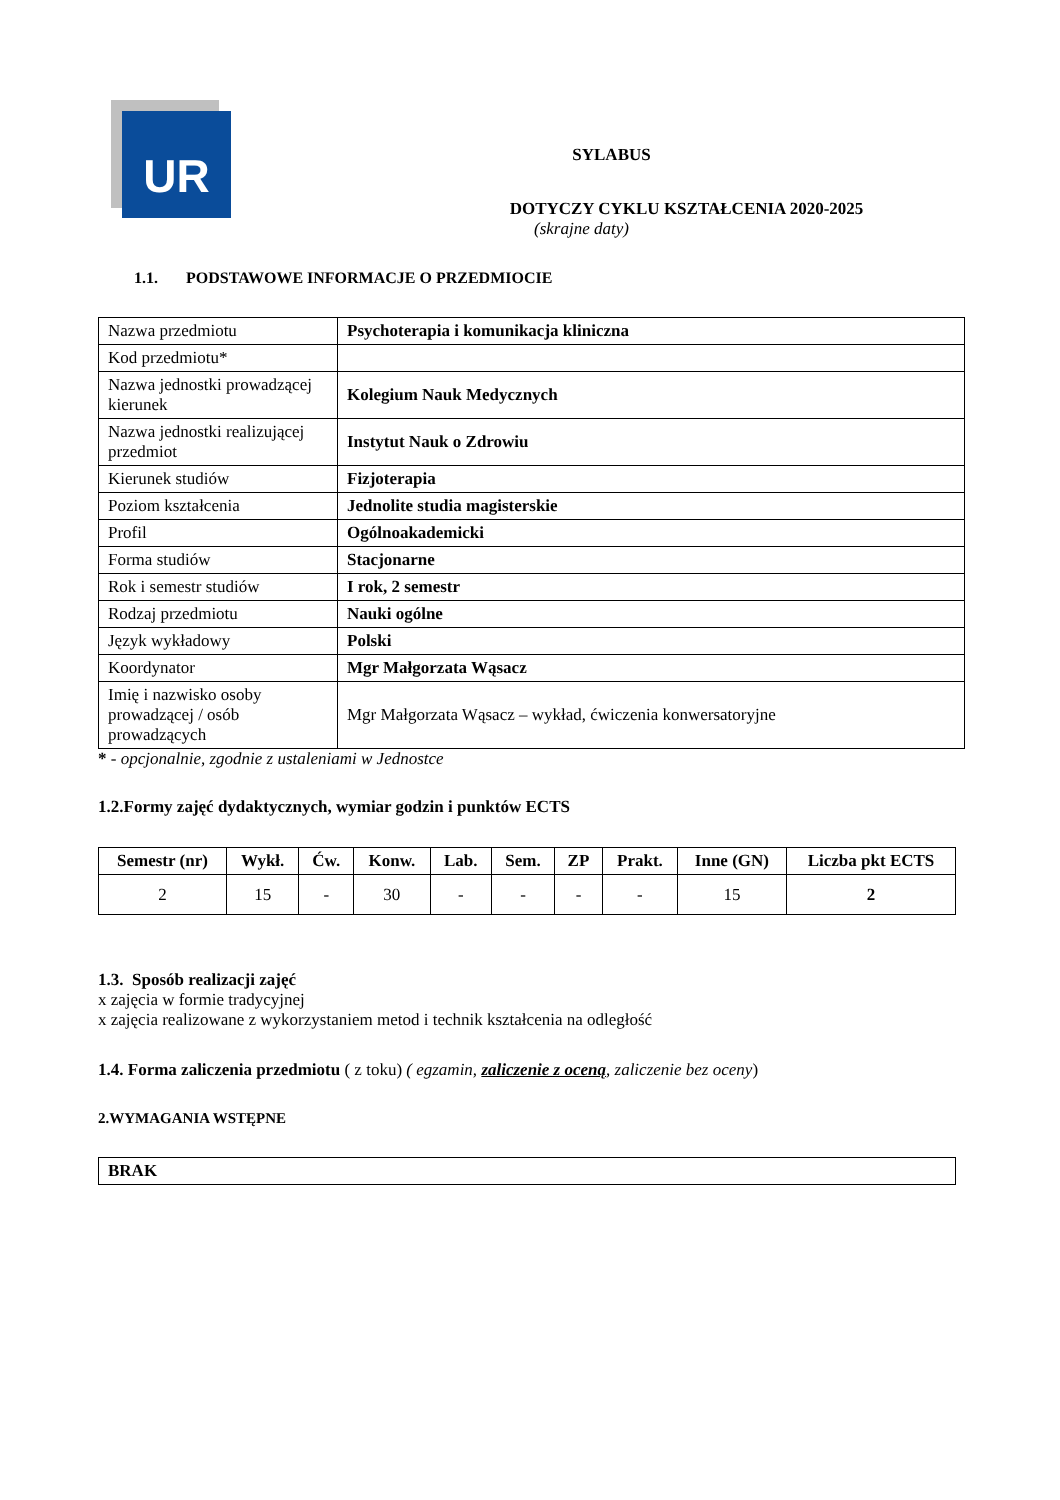UR
SYLABUS
DOTYCZY CYKLU KSZTAŁCENIA 2020-2025
(skrajne daty)
1.1. PODSTAWOWE INFORMACJE O PRZEDMIOCIE
| Nazwa przedmiotu | Psychoterapia i komunikacja kliniczna |
| Kod przedmiotu* | |
| Nazwa jednostki prowadzącej kierunek | Kolegium Nauk Medycznych |
| Nazwa jednostki realizującej przedmiot | Instytut Nauk o Zdrowiu |
| Kierunek studiów | Fizjoterapia |
| Poziom kształcenia | Jednolite studia magisterskie |
| Profil | Ogólnoakademicki |
| Forma studiów | Stacjonarne |
| Rok i semestr studiów | I rok, 2 semestr |
| Rodzaj przedmiotu | Nauki ogólne |
| Język wykładowy | Polski |
| Koordynator | Mgr Małgorzata Wąsacz |
| Imię i nazwisko osoby prowadzącej / osób prowadzących | Mgr Małgorzata Wąsacz – wykład, ćwiczenia konwersatoryjne |
* - opcjonalnie, zgodnie z ustaleniami w Jednostce
1.2.Formy zajęć dydaktycznych, wymiar godzin i punktów ECTS
| Semestr (nr) | Wykł. | Ćw. | Konw. | Lab. | Sem. | ZP | Prakt. | Inne (GN) | Liczba pkt ECTS |
| --- | --- | --- | --- | --- | --- | --- | --- | --- | --- |
| 2 | 15 | - | 30 | - | - | - | - | 15 | 2 |
1.3. Sposób realizacji zajęć
x zajęcia w formie tradycyjnej
x zajęcia realizowane z wykorzystaniem metod i technik kształcenia na odległość
1.4. Forma zaliczenia przedmiotu ( z toku) ( egzamin, zaliczenie z oceną, zaliczenie bez oceny)
2.WYMAGANIA WSTĘPNE
| BRAK |